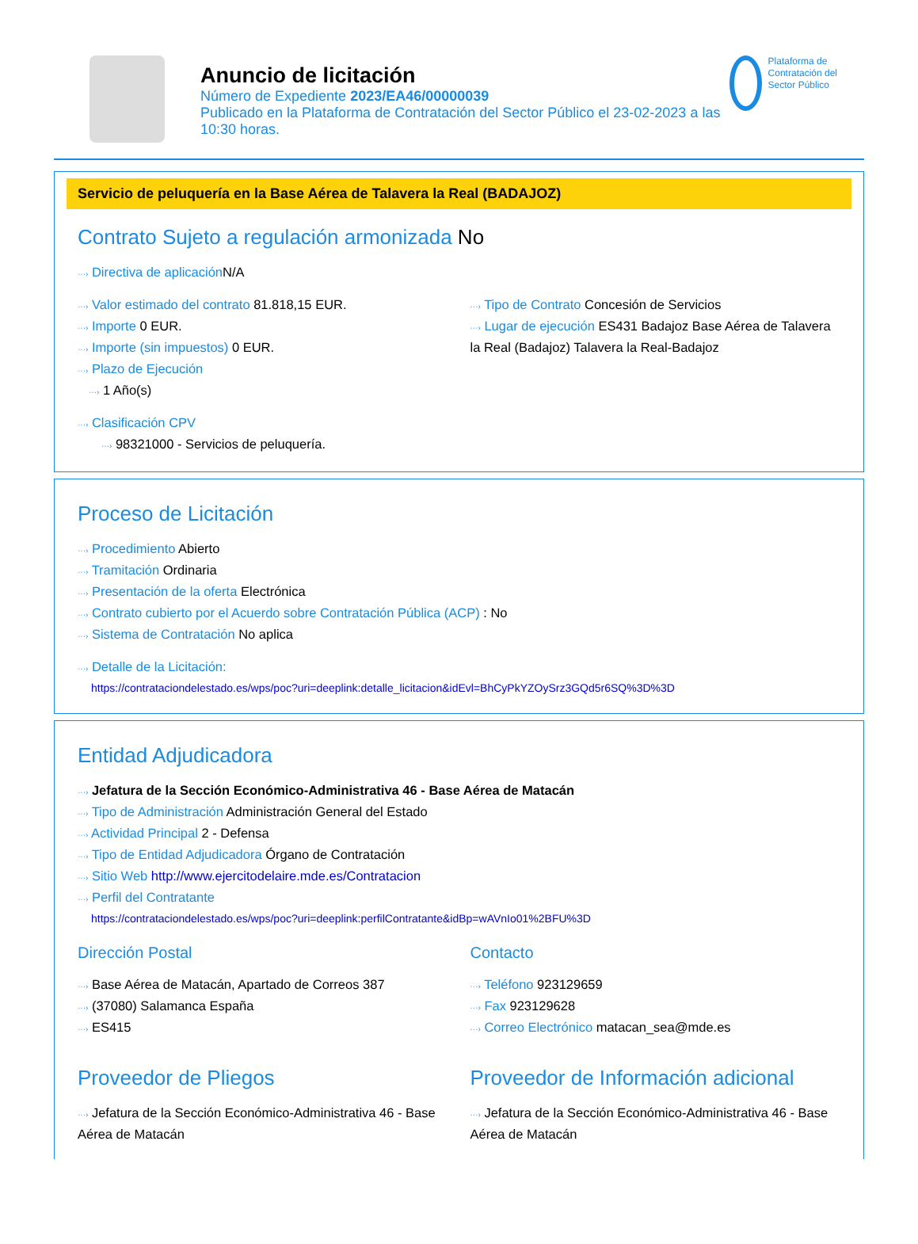Anuncio de licitación
Número de Expediente 2023/EA46/00000039
Publicado en la Plataforma de Contratación del Sector Público el 23-02-2023 a las 10:30 horas.
Plataforma de Contratación del Sector Público
Servicio de peluquería en la Base Aérea de Talavera la Real (BADAJOZ)
Contrato Sujeto a regulación armonizada No
···› Directiva de aplicación N/A
···› Valor estimado del contrato 81.818,15 EUR.
···› Importe 0 EUR.
···› Importe (sin impuestos) 0 EUR.
···› Plazo de Ejecución
···› 1 Año(s)
···› Tipo de Contrato Concesión de Servicios
···› Lugar de ejecución ES431 Badajoz Base Aérea de Talavera la Real (Badajoz) Talavera la Real-Badajoz
···› Clasificación CPV
···› 98321000 - Servicios de peluquería.
Proceso de Licitación
···› Procedimiento Abierto
···› Tramitación Ordinaria
···› Presentación de la oferta Electrónica
···› Contrato cubierto por el Acuerdo sobre Contratación Pública (ACP) : No
···› Sistema de Contratación No aplica
···› Detalle de la Licitación:
https://contrataciondelestado.es/wps/poc?uri=deeplink:detalle_licitacion&idEvl=BhCyPkYZOySrz3GQd5r6SQ%3D%3D
Entidad Adjudicadora
···› Jefatura de la Sección Económico-Administrativa 46 - Base Aérea de Matacán
···› Tipo de Administración Administración General del Estado
···› Actividad Principal 2 - Defensa
···› Tipo de Entidad Adjudicadora Órgano de Contratación
···› Sitio Web http://www.ejercitodelaire.mde.es/Contratacion
···› Perfil del Contratante
https://contrataciondelestado.es/wps/poc?uri=deeplink:perfilContratante&idBp=wAVnIo01%2BFU%3D
Dirección Postal
···› Base Aérea de Matacán, Apartado de Correos 387
···› (37080) Salamanca España
···› ES415
Contacto
···› Teléfono 923129659
···› Fax 923129628
···› Correo Electrónico matacan_sea@mde.es
Proveedor de Pliegos
···› Jefatura de la Sección Económico-Administrativa 46 - Base Aérea de Matacán
Proveedor de Información adicional
···› Jefatura de la Sección Económico-Administrativa 46 - Base Aérea de Matacán